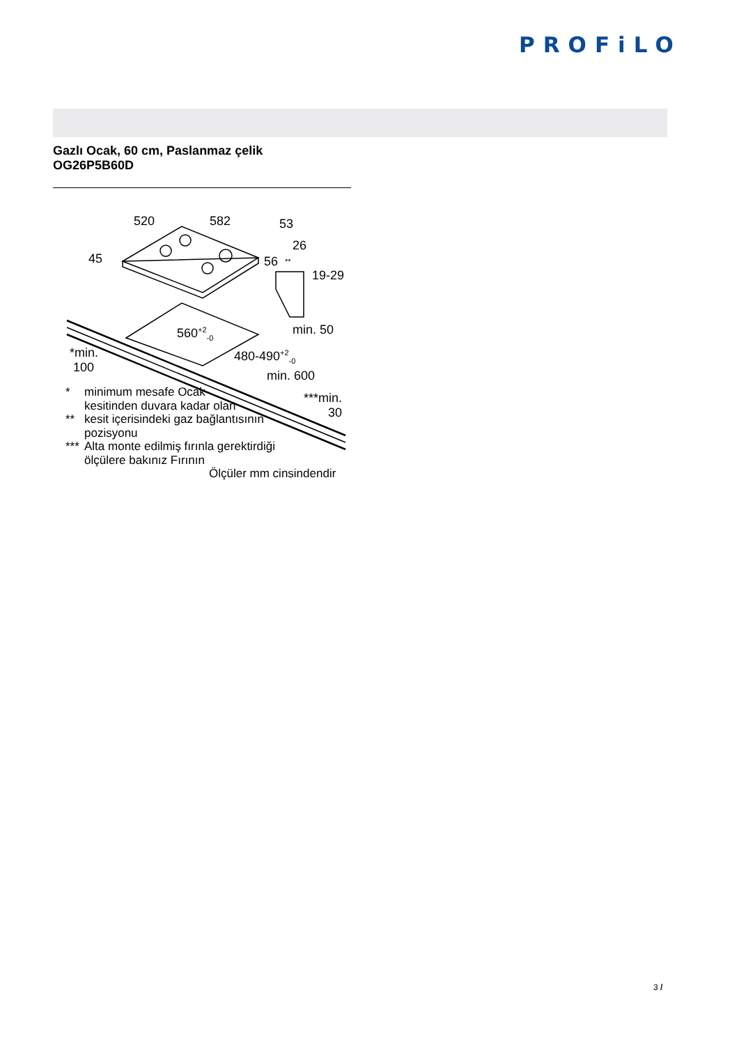PROFiLO
Gazlı Ocak, 60 cm, Paslanmaz çelik
OG26P5B60D
520 582 53
26
45 56 **
19-29
min. 50
560<sup>+2</sup><sub>-0</sub>
480-490<sup>+2</sup><sub>-0</sub>
*min.
100
min. 600
***min.
30
* minimum mesafe Ocak
kesitinden duvara kadar olan
** kesit içerisindeki gaz bağlantısının
pozisyonu
*** Alta monte edilmiş fırınla gerektirdiği
ölçülere bakınız Fırının
Ölçüler mm cinsindendir
3 /